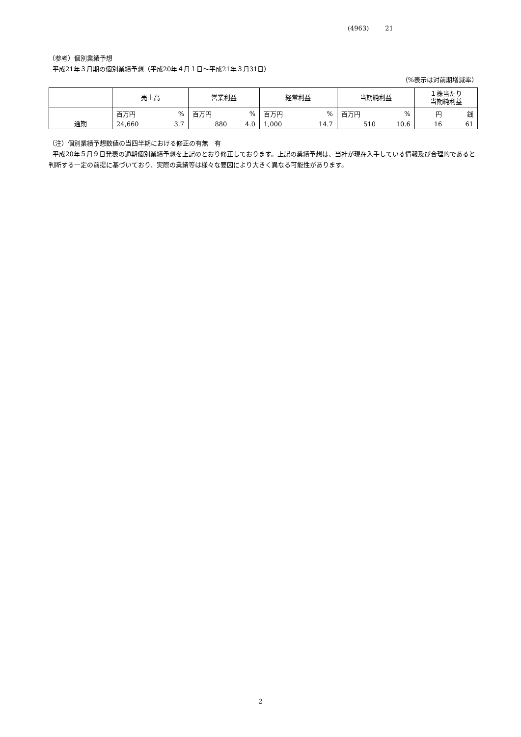(4963) 21
（参考）個別業績予想
平成21年３月期の個別業績予想（平成20年４月１日～平成21年３月31日）
（%表示は対前期増減率）
| | 売上高 | | 営業利益 | | 経常利益 | | 当期純利益 | | １株当たり 当期純利益 | |
| --- | --- | --- | --- | --- | --- | --- | --- | --- | --- | --- |
| 通期 | 百万円 | % | 百万円 | % | 百万円 | % | 百万円 | % | 円 | 銭 |
| | 24,660 | 3.7 | 880 | 4.0 | 1,000 | 14.7 | 510 | 10.6 | 16 | 61 |
（注）個別業績予想数値の当四半期における修正の有無　有
平成20年５月９日発表の通期個別業績予想を上記のとおり修正しております。上記の業績予想は、当社が現在入手している情報及び合理的であると判断する一定の前提に基づいており、実際の業績等は様々な要因により大きく異なる可能性があります。
2